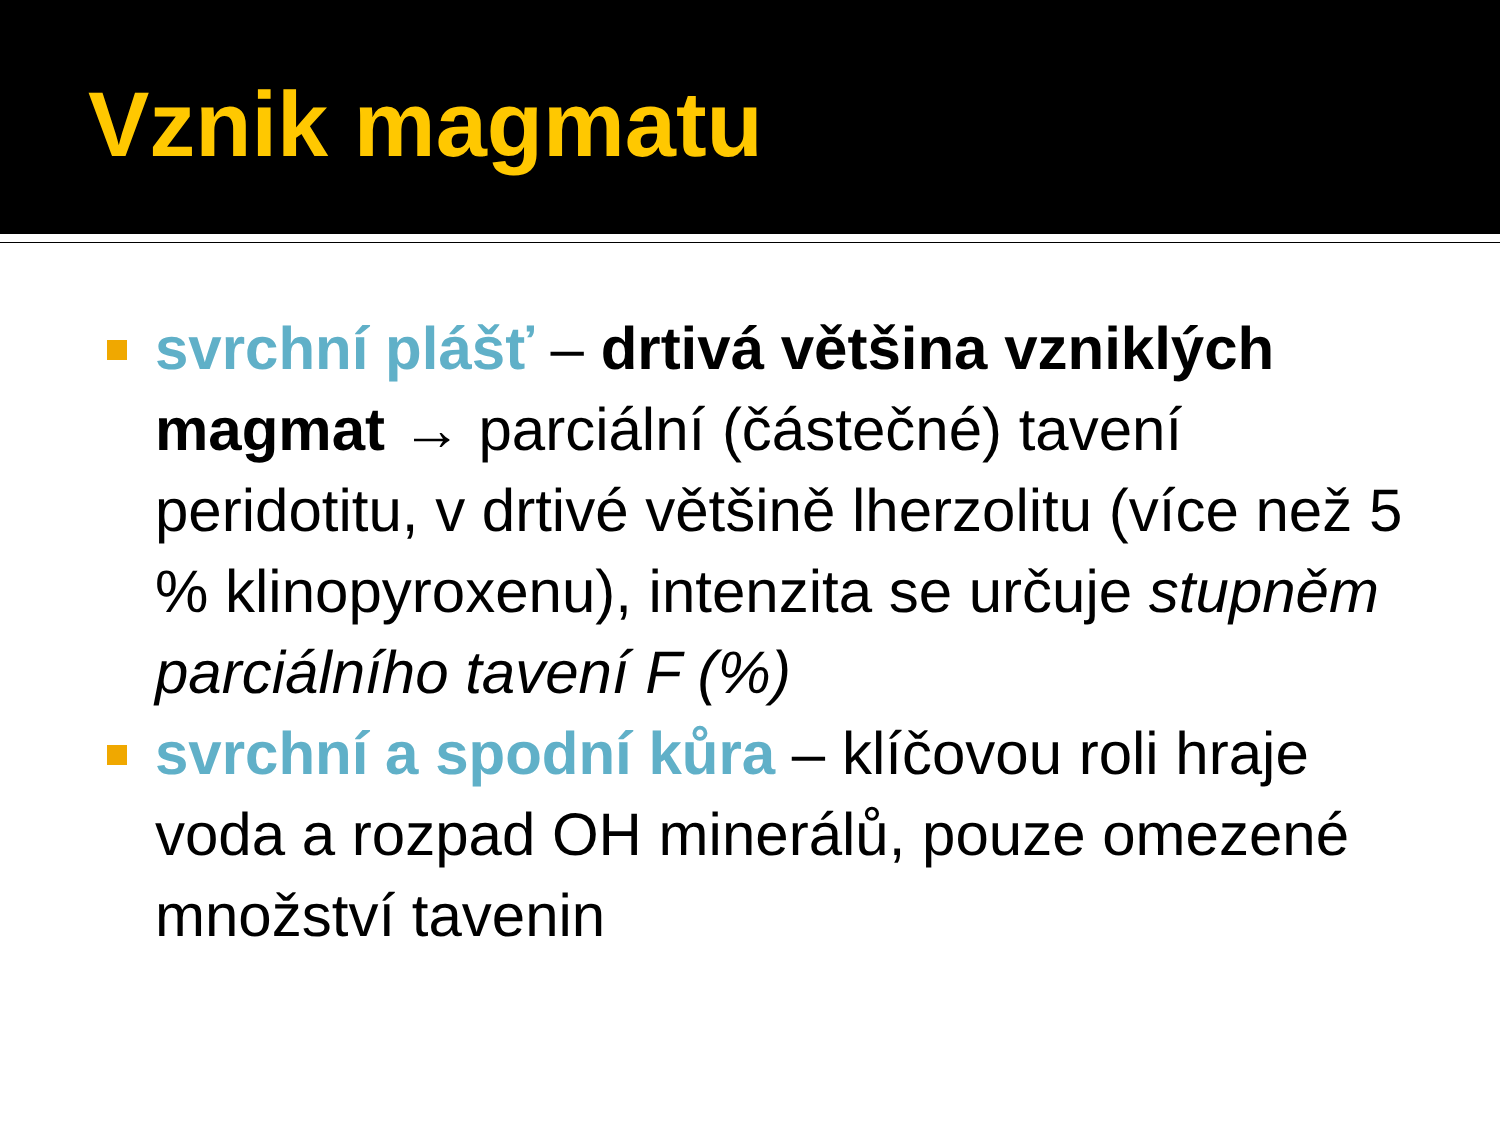Vznik magmatu
svrchní plášť – drtivá většina vzniklých magmat → parciální (částečné) tavení peridotitu, v drtivé většině lherzolitu (více než 5 % klinopyroxenu), intenzita se určuje stupněm parciálního tavení F (%)
svrchní a spodní kůra – klíčovou roli hraje voda a rozpad OH minerálů, pouze omezené množství tavenin